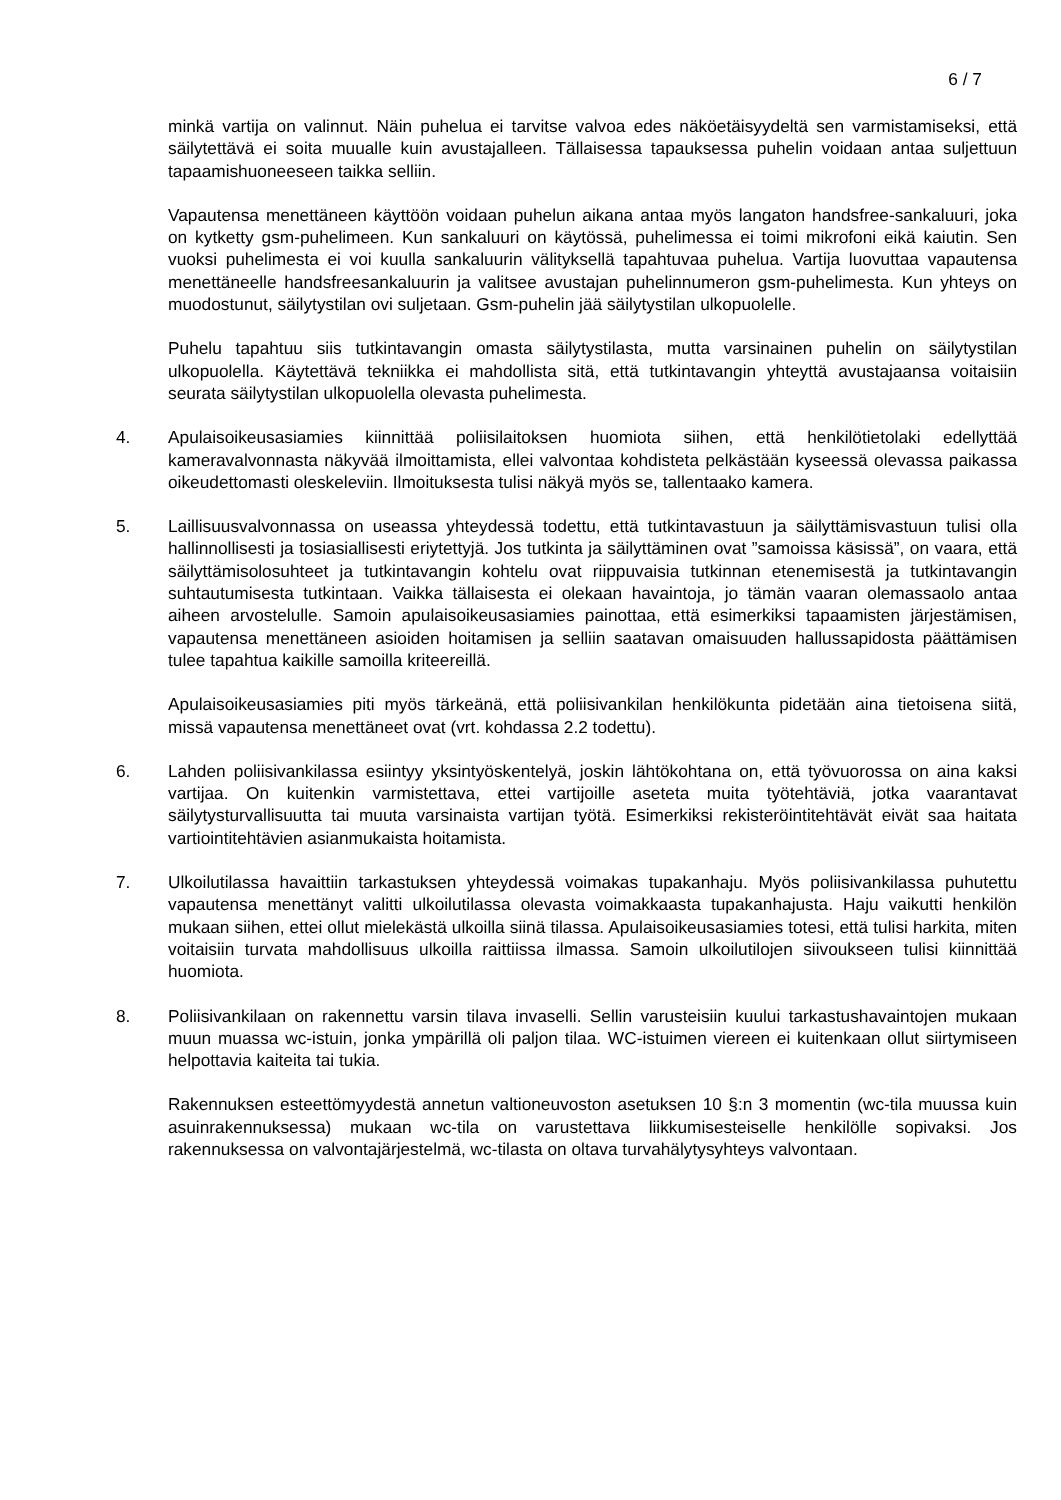6 / 7
minkä vartija on valinnut. Näin puhelua ei tarvitse valvoa edes näköetäisyydeltä sen varmistamiseksi, että säilytettävä ei soita muualle kuin avustajalleen. Tällaisessa tapauksessa puhelin voidaan antaa suljettuun tapaamishuoneeseen taikka selliin.
Vapautensa menettäneen käyttöön voidaan puhelun aikana antaa myös langaton handsfree-sankaluuri, joka on kytketty gsm-puhelimeen. Kun sankaluuri on käytössä, puhelimessa ei toimi mikrofoni eikä kaiutin. Sen vuoksi puhelimesta ei voi kuulla sankaluurin välityksellä tapahtuvaa puhelua. Vartija luovuttaa vapautensa menettäneelle handsfreesankaluurin ja valitsee avustajan puhelinnumeron gsm-puhelimesta. Kun yhteys on muodostunut, säilytystilan ovi suljetaan. Gsm-puhelin jää säilytystilan ulkopuolelle.
Puhelu tapahtuu siis tutkintavangin omasta säilytystilasta, mutta varsinainen puhelin on säilytystilan ulkopuolella. Käytettävä tekniikka ei mahdollista sitä, että tutkintavangin yhteyttä avustajaansa voitaisiin seurata säilytystilan ulkopuolella olevasta puhelimesta.
4. Apulaisoikeusasiamies kiinnittää poliisilaitoksen huomiota siihen, että henkilötietolaki edellyttää kameravalvonnasta näkyvää ilmoittamista, ellei valvontaa kohdisteta pelkästään kyseessä olevassa paikassa oikeudettomasti oleskeleviin. Ilmoituksesta tulisi näkyä myös se, tallentaako kamera.
5. Laillisuusvalvonnassa on useassa yhteydessä todettu, että tutkintavastuun ja säilyttämisvastuun tulisi olla hallinnollisesti ja tosiasiallisesti eriytettyjä. Jos tutkinta ja säilyttäminen ovat ”samoissa käsissä”, on vaara, että säilyttämisolosuhteet ja tutkintavangin kohtelu ovat riippuvaisia tutkinnan etenemisestä ja tutkintavangin suhtautumisesta tutkintaan. Vaikka tällaisesta ei olekaan havaintoja, jo tämän vaaran olemassaolo antaa aiheen arvostelulle. Samoin apulaisoikeusasiamies painottaa, että esimerkiksi tapaamisten järjestämisen, vapautensa menettäneen asioiden hoitamisen ja selliin saatavan omaisuuden hallussapidosta päättämisen tulee tapahtua kaikille samoilla kriteereillä.
Apulaisoikeusasiamies piti myös tärkeänä, että poliisivankilan henkilökunta pidetään aina tietoisena siitä, missä vapautensa menettäneet ovat (vrt. kohdassa 2.2 todettu).
6. Lahden poliisivankilassa esiintyy yksintyöskentelyä, joskin lähtökohtana on, että työvuorossa on aina kaksi vartijaa. On kuitenkin varmistettava, ettei vartijoille aseteta muita työtehtäviä, jotka vaarantavat säilytysturvallisuutta tai muuta varsinaista vartijan työtä. Esimerkiksi rekisteröintitehtävät eivät saa haitata vartiointitehtävien asianmukaista hoitamista.
7. Ulkoilutilassa havaittiin tarkastuksen yhteydessä voimakas tupakanhaju. Myös poliisivankilassa puhutettu vapautensa menettänyt valitti ulkoilutilassa olevasta voimakkaasta tupakanhajusta. Haju vaikutti henkilön mukaan siihen, ettei ollut mielekästä ulkoilla siinä tilassa. Apulaisoikeusasiamies totesi, että tulisi harkita, miten voitaisiin turvata mahdollisuus ulkoilla raittiissa ilmassa. Samoin ulkoilutilojen siivoukseen tulisi kiinnittää huomiota.
8. Poliisivankilaan on rakennettu varsin tilava invaselli. Sellin varusteisiin kuului tarkastushavaintojen mukaan muun muassa wc-istuin, jonka ympärillä oli paljon tilaa. WC-istuimen viereen ei kuitenkaan ollut siirtymiseen helpottavia kaiteita tai tukia.
Rakennuksen esteettömyydestä annetun valtioneuvoston asetuksen 10 §:n 3 momentin (wc-tila muussa kuin asuinrakennuksessa) mukaan wc-tila on varustettava liikkumisesteiselle henkilölle sopivaksi. Jos rakennuksessa on valvontajärjestelmä, wc-tilasta on oltava turvahälytysyhteys valvontaan.